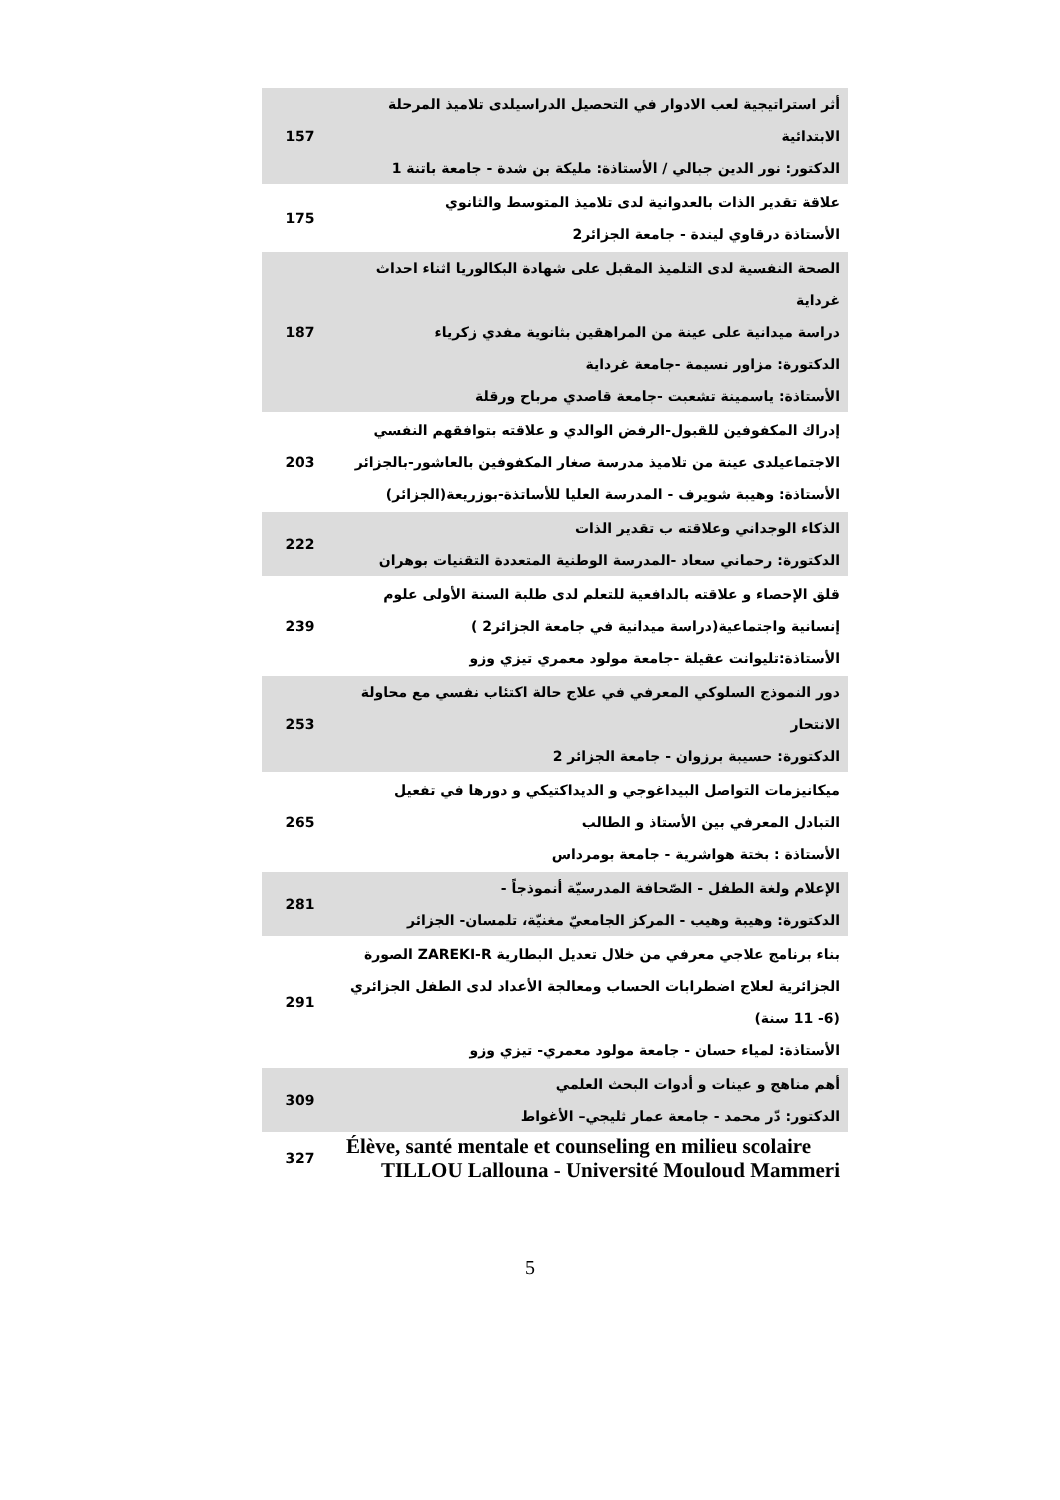| أثر استراتيجية لعب الادوار في التحصيل الدراسيلدى تلاميذ المرحلة الابتدائية الدكتور: نور الدين جبالي / الأستاذة: مليكة بن شدة - جامعة باتنة 1 | 157 |
| علاقة تقدير الذات بالعدوانية لدى تلاميذ المتوسط والثانوي الأستاذة درقاوي ليندة - جامعة الجزائر2 | 175 |
| الصحة النفسية لدى التلميذ المقبل على شهادة البكالوريا اثناء احداث غرداية دراسة ميدانية على عينة من المراهقين بثانوية مفدي زكرياء الدكتورة: مزاور نسيمة -جامعة غرداية الأستاذة: ياسمينة تشعبت -جامعة قاصدي مرباح ورقلة | 187 |
| إدراك المكفوفين للقبول-الرفض الوالدي و علاقته بتوافقهم النفسي الاجتماعيلدى عينة من تلاميذ مدرسة صغار المكفوفين بالعاشور-بالجزائر الأستاذة: وهيبة شويرف - المدرسة العليا للأساتذة-بوزريعة(الجزائر) | 203 |
| الذكاء الوجداني وعلاقته ب تقدير الذات الدكتورة: رحماني سعاد -المدرسة الوطنية المتعددة التقنيات بوهران | 222 |
| قلق الإحصاء و علاقته بالدافعية للتعلم لدى طلبة السنة الأولى علوم إنسانية واجتماعية(دراسة ميدانية في جامعة الجزائر2 ) الأستاذة:تليوانت عقيلة -جامعة مولود معمري تيزي وزو | 239 |
| دور النموذج السلوكي المعرفي في علاج حالة اكتئاب نفسي مع محاولة الانتحار الدكتورة: حسيبة برزوان - جامعة الجزائر 2 | 253 |
| ميكانيزمات التواصل البيداغوجي و الديداكتيكي و دورها في تفعيل التبادل المعرفي بين الأستاذ و الطالب الأستاذة : بختة هواشرية - جامعة بومرداس | 265 |
| الإعلام ولغة الطفل - الصّحافة المدرسيّة أنموذجاً - الدكتورة: وهيبة وهيب - المركز الجامعيّ مغنيّة، تلمسان- الجزائر | 281 |
| بناء برنامج علاجي معرفي من خلال تعديل البطارية ZAREKI-R الصورة الجزائرية لعلاج اضطرابات الحساب ومعالجة الأعداد لدى الطفل الجزائري (6- 11 سنة) الأستاذة: لمياء حسان - جامعة مولود معمري- تيزي وزو | 291 |
| أهم مناهج و عينات و أدوات البحث العلمي الدكتور: دّر محمد - جامعة عمار ثليجي– الأغواط | 309 |
| Élève, santé mentale et counseling en milieu scolaire TILLOU Lallouna - Université Mouloud Mammeri | 327 |
5